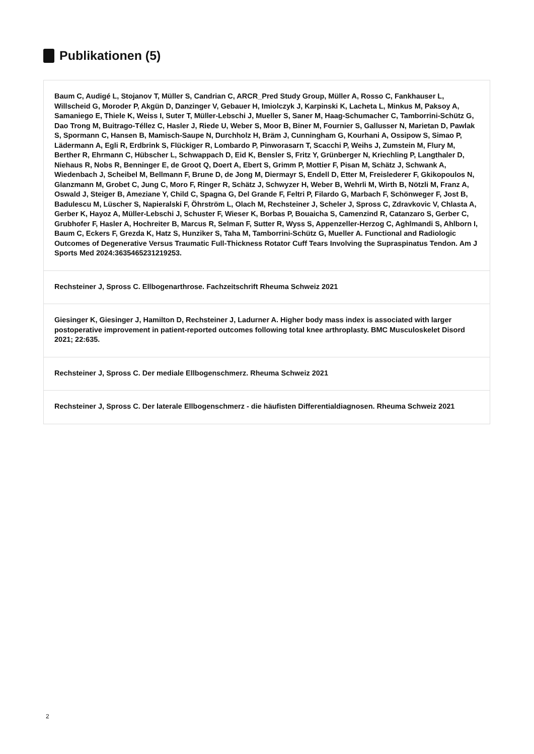Publikationen (5)
Baum C, Audigé L, Stojanov T, Müller S, Candrian C, ARCR_Pred Study Group, Müller A, Rosso C, Fankhauser L, Willscheid G, Moroder P, Akgün D, Danzinger V, Gebauer H, Imiolczyk J, Karpinski K, Lacheta L, Minkus M, Paksoy A, Samaniego E, Thiele K, Weiss I, Suter T, Müller-Lebschi J, Mueller S, Saner M, Haag-Schumacher C, Tamborrini-Schütz G, Dao Trong M, Buitrago-Téllez C, Hasler J, Riede U, Weber S, Moor B, Biner M, Fournier S, Gallusser N, Marietan D, Pawlak S, Spormann C, Hansen B, Mamisch-Saupe N, Durchholz H, Bräm J, Cunningham G, Kourhani A, Ossipow S, Simao P, Lädermann A, Egli R, Erdbrink S, Flückiger R, Lombardo P, Pinworasarn T, Scacchi P, Weihs J, Zumstein M, Flury M, Berther R, Ehrmann C, Hübscher L, Schwappach D, Eid K, Bensler S, Fritz Y, Grünberger N, Kriechling P, Langthaler D, Niehaus R, Nobs R, Benninger E, de Groot Q, Doert A, Ebert S, Grimm P, Mottier F, Pisan M, Schätz J, Schwank A, Wiedenbach J, Scheibel M, Bellmann F, Brune D, de Jong M, Diermayr S, Endell D, Etter M, Freislederer F, Gkikopoulos N, Glanzmann M, Grobet C, Jung C, Moro F, Ringer R, Schätz J, Schwyzer H, Weber B, Wehrli M, Wirth B, Nötzli M, Franz A, Oswald J, Steiger B, Ameziane Y, Child C, Spagna G, Del Grande F, Feltri P, Filardo G, Marbach F, Schönweger F, Jost B, Badulescu M, Lüscher S, Napieralski F, Öhrström L, Olach M, Rechsteiner J, Scheler J, Spross C, Zdravkovic V, Chlasta A, Gerber K, Hayoz A, Müller-Lebschi J, Schuster F, Wieser K, Borbas P, Bouaicha S, Camenzind R, Catanzaro S, Gerber C, Grubhofer F, Hasler A, Hochreiter B, Marcus R, Selman F, Sutter R, Wyss S, Appenzeller-Herzog C, Aghlmandi S, Ahlborn I, Baum C, Eckers F, Grezda K, Hatz S, Hunziker S, Taha M, Tamborrini-Schütz G, Mueller A. Functional and Radiologic Outcomes of Degenerative Versus Traumatic Full-Thickness Rotator Cuff Tears Involving the Supraspinatus Tendon. Am J Sports Med 2024:3635465231219253.
Rechsteiner J, Spross C. Ellbogenarthrose. Fachzeitschrift Rheuma Schweiz 2021
Giesinger K, Giesinger J, Hamilton D, Rechsteiner J, Ladurner A. Higher body mass index is associated with larger postoperative improvement in patient-reported outcomes following total knee arthroplasty. BMC Musculoskelet Disord 2021; 22:635.
Rechsteiner J, Spross C. Der mediale Ellbogenschmerz. Rheuma Schweiz 2021
Rechsteiner J, Spross C. Der laterale Ellbogenschmerz - die häufisten Differentialdiagnosen. Rheuma Schweiz 2021
2